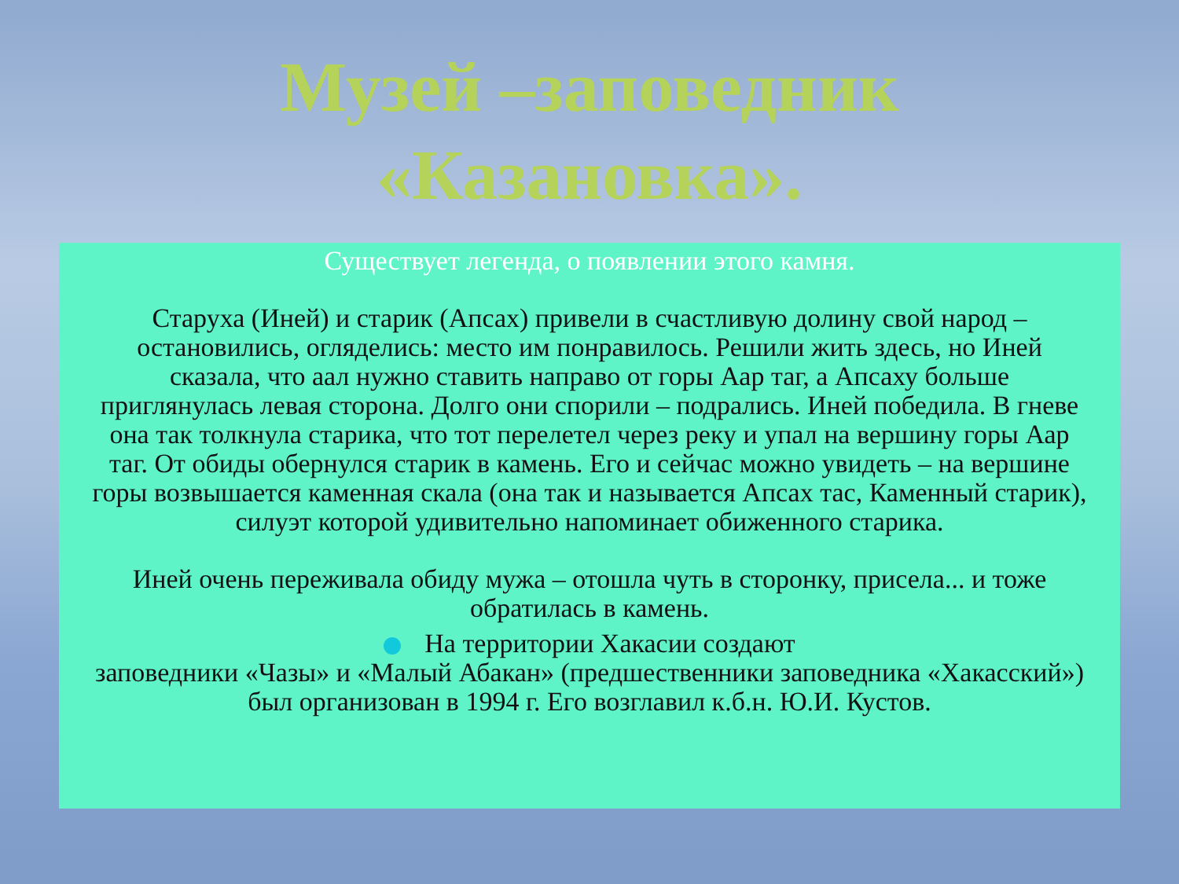Музей –заповедник
«Казановка».
Существует легенда, о появлении этого камня.
Старуха (Иней) и старик (Апсах) привели в счастливую долину свой народ – остановились, огляделись: место им понравилось. Решили жить здесь, но Иней сказала, что аал нужно ставить направо от горы Аар таг, а Апсаху больше приглянулась левая сторона. Долго они спорили – подрались. Иней победила. В гневе она так толкнула старика, что тот перелетел через реку и упал на вершину горы Аар таг. От обиды обернулся старик в камень. Его и сейчас можно увидеть – на вершине горы возвышается каменная скала (она так и называется Апсах тас, Каменный старик), силуэт которой удивительно напоминает обиженного старика.
Иней очень переживала обиду мужа – отошла чуть в сторонку, присела... и тоже обратилась в камень.
На территории Хакасии создают
заповедники «Чазы» и «Малый Абакан» (предшественники заповедника «Хакасский») был организован в 1994 г. Его возглавил к.б.н. Ю.И. Кустов.